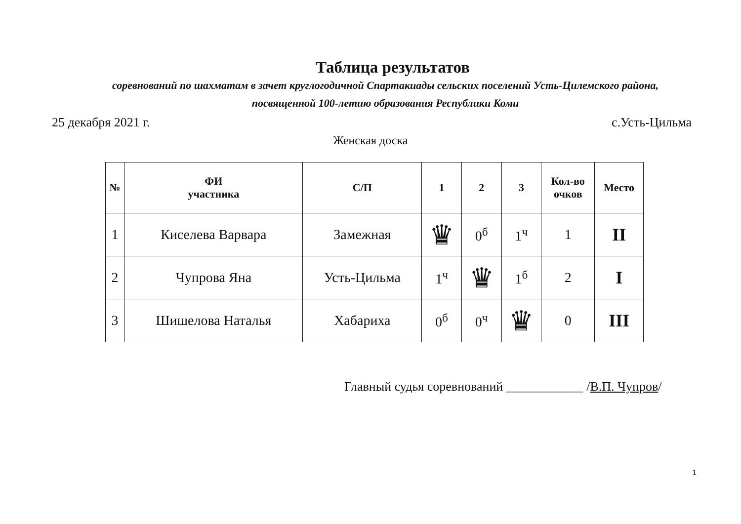Таблица результатов
соревнований по шахматам в зачет круглогодичной Спартакиады сельских поселений Усть-Цилемского района,
посвященной 100-летию образования Республики Коми
25 декабря 2021 г. с.Усть-Цильма
Женская доска
| № | ФИ участника | С/П | 1 | 2 | 3 | Кол-во очков | Место |
| --- | --- | --- | --- | --- | --- | --- | --- |
| 1 | Киселева Варвара | Замежная | ♛ | 0<sup>б</sup> | 1<sup>ч</sup> | 1 | II |
| 2 | Чупрова Яна | Усть-Цильма | 1<sup>ч</sup> | ♛ | 1<sup>б</sup> | 2 | I |
| 3 | Шишелова Наталья | Хабариха | 0<sup>б</sup> | 0<sup>ч</sup> | ♛ | 0 | III |
Главный судья соревнований ____________ /В.П. Чупров/
1